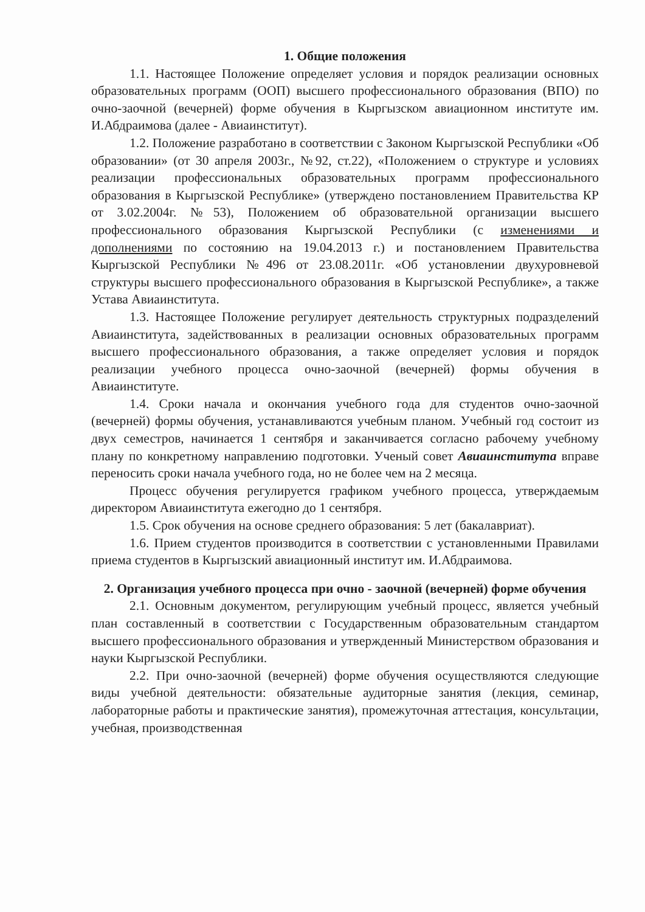1. Общие положения
1.1. Настоящее Положение определяет условия и порядок реализации основных образовательных программ (ООП) высшего профессионального образования (ВПО) по очно-заочной (вечерней) форме обучения в Кыргызском авиационном институте им. И.Абдраимова (далее - Авиаинститут).
1.2. Положение разработано в соответствии с Законом Кыргызской Республики «Об образовании» (от 30 апреля 2003г., №92, ст.22), «Положением о структуре и условиях реализации профессиональных образовательных программ профессионального образования в Кыргызской Республике» (утверждено постановлением Правительства КР от 3.02.2004г. №53), Положением об образовательной организации высшего профессионального образования Кыргызской Республики (с изменениями и дополнениями по состоянию на 19.04.2013 г.) и постановлением Правительства Кыргызской Республики №496 от 23.08.2011г. «Об установлении двухуровневой структуры высшего профессионального образования в Кыргызской Республике», а также Устава Авиаинститута.
1.3. Настоящее Положение регулирует деятельность структурных подразделений Авиаинститута, задействованных в реализации основных образовательных программ высшего профессионального образования, а также определяет условия и порядок реализации учебного процесса очно-заочной (вечерней) формы обучения в Авиаинституте.
1.4. Сроки начала и окончания учебного года для студентов очно-заочной (вечерней) формы обучения, устанавливаются учебным планом. Учебный год состоит из двух семестров, начинается 1 сентября и заканчивается согласно рабочему учебному плану по конкретному направлению подготовки. Ученый совет Авиаинститута вправе переносить сроки начала учебного года, но не более чем на 2 месяца.
Процесс обучения регулируется графиком учебного процесса, утверждаемым директором Авиаинститута ежегодно до 1 сентября.
1.5. Срок обучения на основе среднего образования: 5 лет (бакалавриат).
1.6. Прием студентов производится в соответствии с установленными Правилами приема студентов в Кыргызский авиационный институт им. И.Абдраимова.
2. Организация учебного процесса при очно - заочной (вечерней) форме обучения
2.1. Основным документом, регулирующим учебный процесс, является учебный план составленный в соответствии с Государственным образовательным стандартом высшего профессионального образования и утвержденный Министерством образования и науки Кыргызской Республики.
2.2. При очно-заочной (вечерней) форме обучения осуществляются следующие виды учебной деятельности: обязательные аудиторные занятия (лекция, семинар, лабораторные работы и практические занятия), промежуточная аттестация, консультации, учебная, производственная